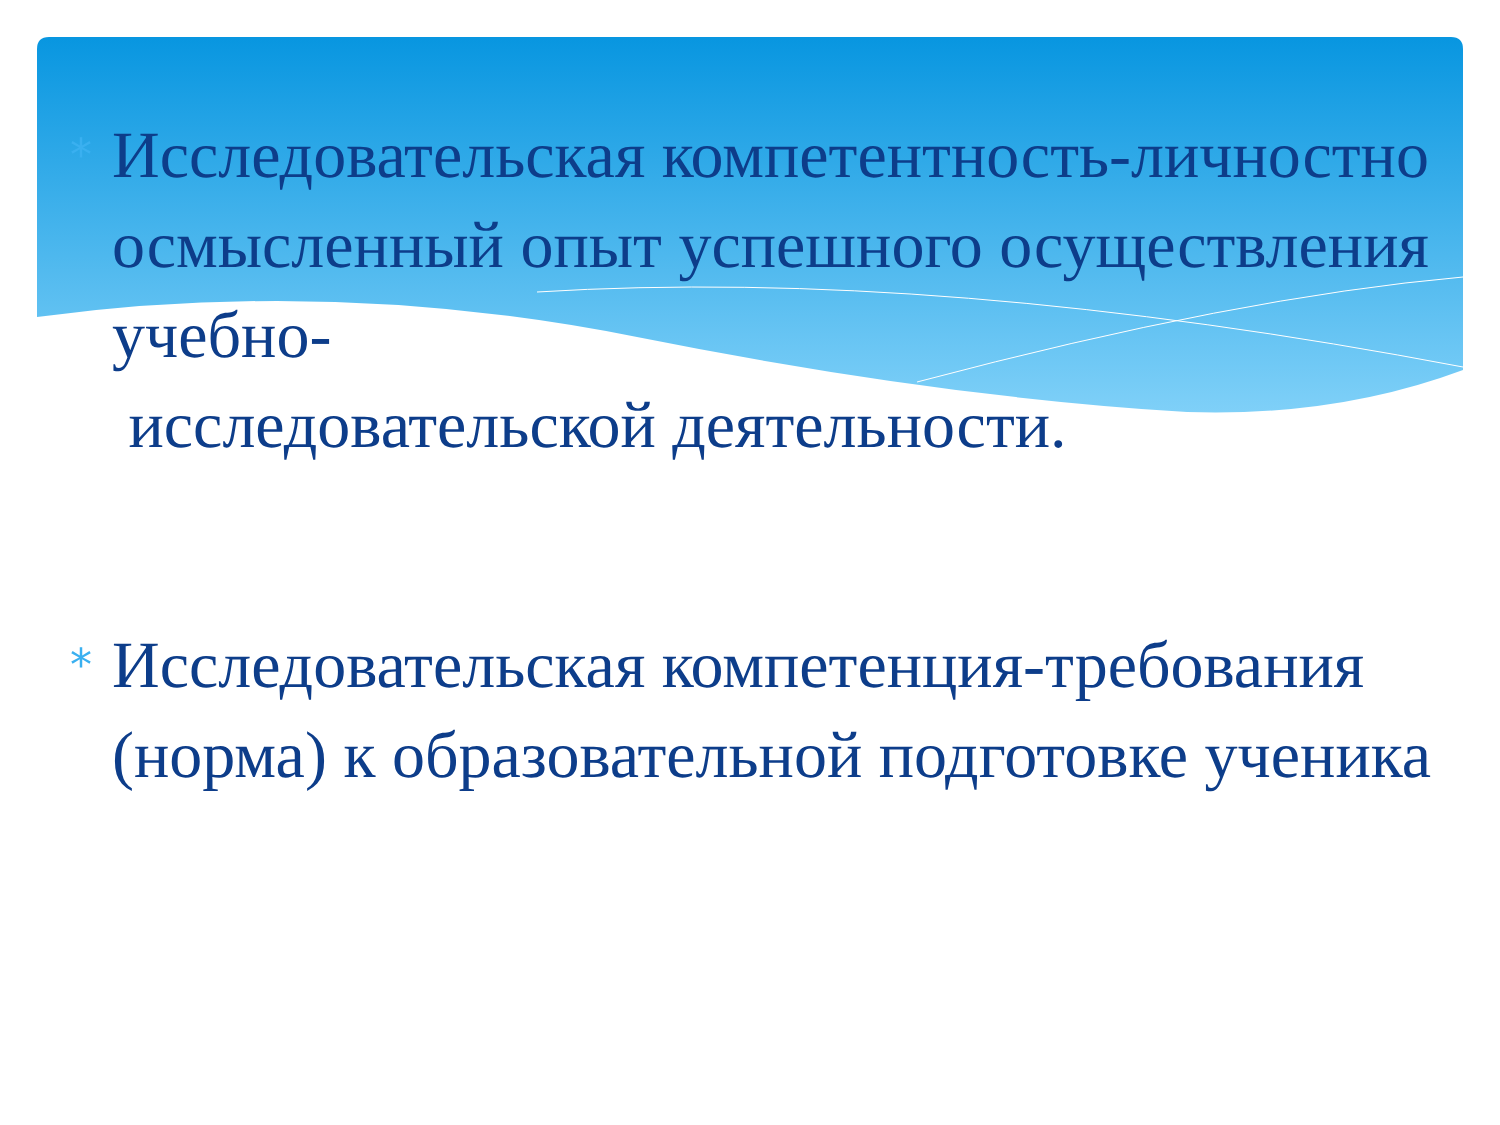*
Исследовательская компетентность-личностно осмысленный опыт успешного осуществления учебно-
исследовательской деятельности.
*
Исследовательская компетенция-требования (норма) к образовательной подготовке ученика